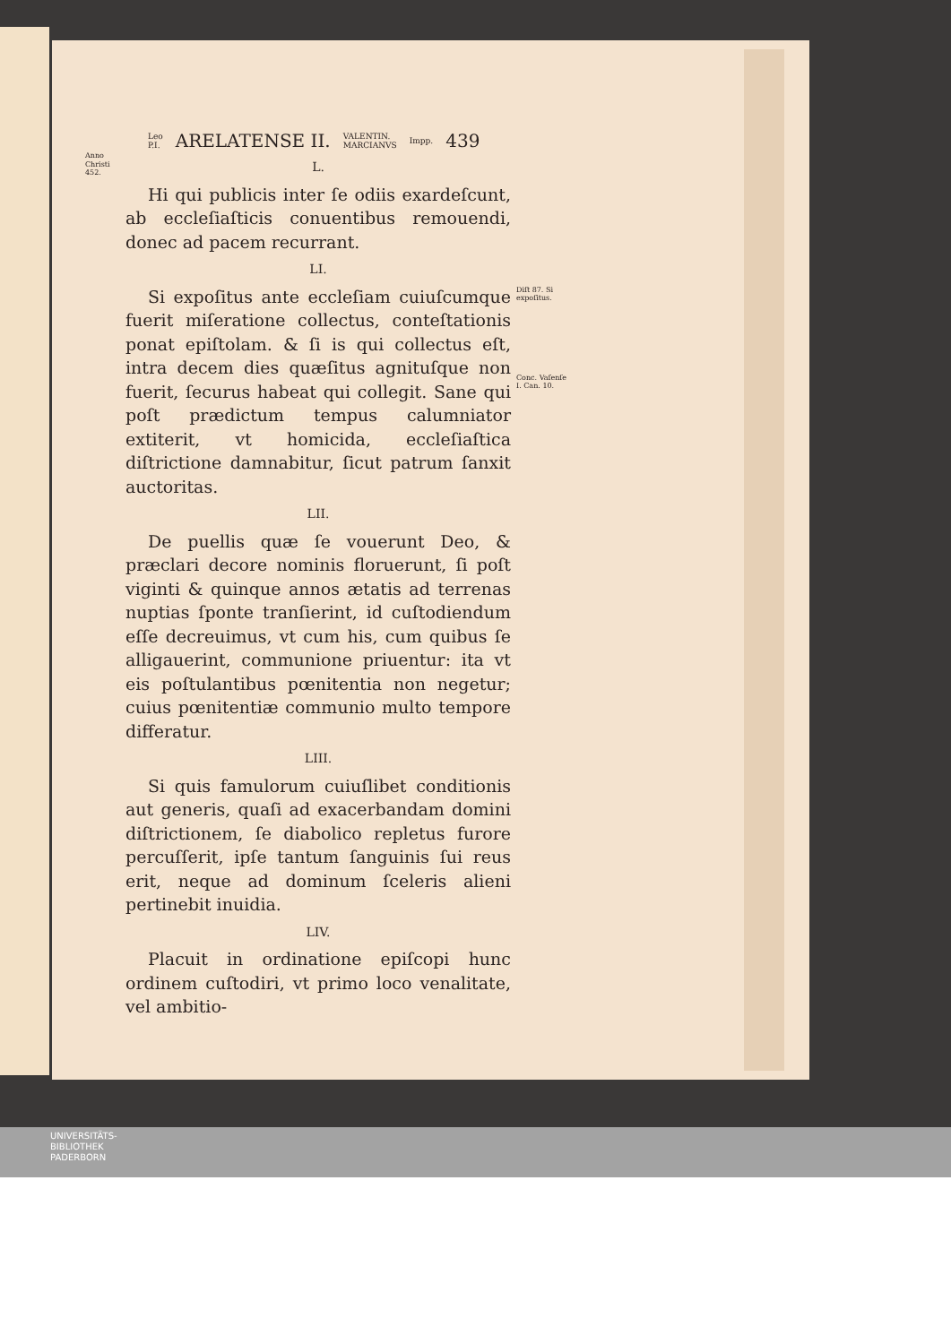Leo
P.I. ARELATENSE II. VALENTIN.
MARCIANVS Impp. 439
Anno Christi 452.
L.
Hi qui publicis inter ſe odiis exardeſcunt, ab eccleſiaſticis conuentibus remouendi, donec ad pacem recurrant.
LI.
Si expoſitus ante eccleſiam cuiuſcumque fuerit miſeratione collectus, conteſtationis ponat epiſtolam. & ſi is qui collectus eſt, intra decem dies quæſitus agnituſque non fuerit, ſecurus habeat qui collegit. Sane qui poſt prædictum tempus calumniator extiterit, vt homicida, eccleſiaſtica diſtrictione damnabitur, ſicut patrum ſanxit auctoritas.
LII.
De puellis quæ ſe vouerunt Deo, & præclari decore nominis floruerunt, ſi poſt viginti & quinque annos ætatis ad terrenas nuptias ſponte tranſierint, id cuſtodiendum eſſe decreuimus, vt cum his, cum quibus ſe alligauerint, communione priuentur: ita vt eis poſtulantibus pœnitentia non negetur; cuius pœnitentiæ communio multo tempore differatur.
LIII.
Si quis famulorum cuiuſlibet conditionis aut generis, quaſi ad exacerbandam domini diſtrictionem, ſe diabolico repletus furore percuſſerit, ipſe tantum ſanguinis ſui reus erit, neque ad dominum ſceleris alieni pertinebit inuidia.
LIV.
Placuit in ordinatione epiſcopi hunc ordinem cuſtodiri, vt primo loco venalitate, vel ambitio-
Diſt 87. Si expoſitus.
Conc. Vaſenſe I. Can. 10.
UNIVERSITÄTS-
BIBLIOTHEK
PADERBORN